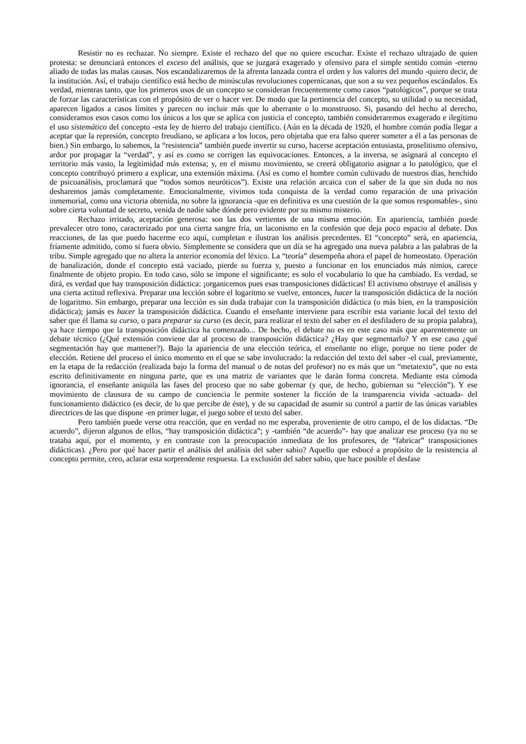Resistir no es rechazar. No siempre. Existe el rechazo del que no quiere escuchar. Existe el rechazo ultrajado de quien protesta: se denunciará entonces el exceso del análisis, que se juzgará exagerado y ofensivo para el simple sentido común -eterno aliado de todas las malas causas. Nos escandalizaremos de la afrenta lanzada contra el orden y los valores del mundo -quiero decir, de la institución. Así, el trabajo científico está hecho de minúsculas revoluciones copernicanas, que son a su vez pequeños escándalos. Es verdad, mientras tanto, que los primeros usos de un concepto se consideran frecuentemente como casos “patológicos”, porque se trata de forzar las características con el propósito de ver o hacer ver. De modo que la pertinencia del concepto, su utilidad o su necesidad, aparecen ligados a casos límites y parecen no incluir más que lo aberrante o lo monstruoso. Si, pasando del hecho al derecho, consideramos esos casos como los únicos a los que se aplica con justicia el concepto, también consideraremos exagerado e ilegítimo el uso sistemático del concepto -esta ley de hierro del trabajo científico. (Aún en la década de 1920, el hombre común podía llegar a aceptar que la represión, concepto freudiano, se aplicara a los locos, pero objetaba que era falso querer someter a él a las personas de bien.) Sin embargo, lo sabemos, la “resistencia” también puede invertir su curso, hacerse aceptación entusiasta, proselitismo ofensivo, ardor por propagar la “verdad”, y así es como se corrigen las equivocaciones. Entonces, a la inversa, se asignará al concepto el territorio más vasto, la legitimidad más extensa; y, en el mismo movimiento, se creerá obligatorio asignar a lo patológico, que el concepto contribuyó primero a explicar, una extensión máxima. (Así es como el hombre común cultivado de nuestros días, henchido de psicoanálisis, proclamará que “todos somos neuróticos”). Existe una relación arcaica con el saber de la que sin duda no nos desharemos jamás completamente. Emocionalmente, vivimos toda conquista de la verdad como reparación de una privación inmemorial, como una victoria obtenida, no sobre la ignorancia -que en definitiva es una cuestión de la que somos responsables-, sino sobre cierta voluntad de secreto, venida de nadie sabe dónde pero evidente por su mismo misterio.
Rechazo irritado, aceptación generosa: son las dos vertientes de una misma emoción. En apariencia, también puede prevalecer otro tono, caracterizado por una cierta sangre fría, un laconismo en la confesión que deja poco espacio al debate. Dos reacciones, de las que puedo hacerme eco aquí, completan e ilustran los análisis precedentes. El “concepto” será, en apariencia, fríamente admitido, como si fuera obvio. Simplemente se considera que un día se ha agregado una nueva palabra a las palabras de la tribu. Simple agregado que no altera la anterior economía del léxico. La “teoría” desempeña ahora el papel de homeostato. Operación de banalización, donde el concepto está vaciado, pierde su fuerza y, puesto a funcionar en los enunciados más nimios, carece finalmente de objeto propio. En todo caso, sólo se impone el significante; es solo el vocabulario lo que ha cambiado. Es verdad, se dirá, es verdad que hay transposición didáctica: ¡organicemos pues esas transposiciones didácticas! El activismo obstruye el análisis y una cierta actitud reflexiva. Preparar una lección sobre el logaritmo se vuelve, entonces, hacer la transposición didáctica de la noción de logaritmo. Sin embargo, preparar una lección es sin duda trabajar con la transposición didáctica (o más bien, en la transposición didáctica); jamás es hacer la transposición didáctica. Cuando el enseñante interviene para escribir esta variante local del texto del saber que él llama su curso, o para preparar su curso (es decir, para realizar el texto del saber en el desfiladero de su propia palabra), ya hace tiempo que la transposición didáctica ha comenzado... De hecho, el debate no es en este caso más que aparentemente un debate técnico (¿Qué extensión conviene dar al proceso de transposición didáctica? ¿Hay que segmentarlo? Y en ese caso ¿qué segmentación hay que mantener?). Bajo la apariencia de una elección teórica, el enseñante no elige, porque no tiene poder de elección. Retiene del proceso el único momento en el que se sabe involucrado: la redacción del texto del saber -el cual, previamente, en la etapa de la redacción (realizada bajo la forma del manual o de notas del profesor) no es más que un “metatexto”, que no esta escrito definitivamente en ninguna parte, que es una matriz de variantes que le darán forma concreta. Mediante esta cómoda ignorancia, el enseñante aniquila las fases del proceso que no sabe gobernar (y que, de hecho, gobiernan su “elección”). Y ese movimiento de clausura de su campo de conciencia le permite sostener la ficción de la transparencia vivida -actuada- del funcionamiento didáctico (es decir, de lo que percibe de éste), y de su capacidad de asumir su control a partir de las únicas variables directrices de las que dispone -en primer lugar, el juego sobre el texto del saber.
Pero también puede verse otra reacción, que en verdad no me esperaba, proveniente de otro campo, el de los didactas. “De acuerdo”, dijeron algunos de ellos, “hay transposición didáctica”; y -también “de acuerdo”- hay que analizar ese proceso (ya no se trataba aquí, por el momento, y en contraste con la preocupación inmediata de los profesores, de “fabricar” transposiciones didácticas). ¿Pero por qué hacer partir el análisis del análisis del saber sabio? Aquello que esbocé a propósito de la resistencia al concepto permite, creo, aclarar esta sorprendente respuesta. La exclusión del saber sabio, que hace posible el desfase